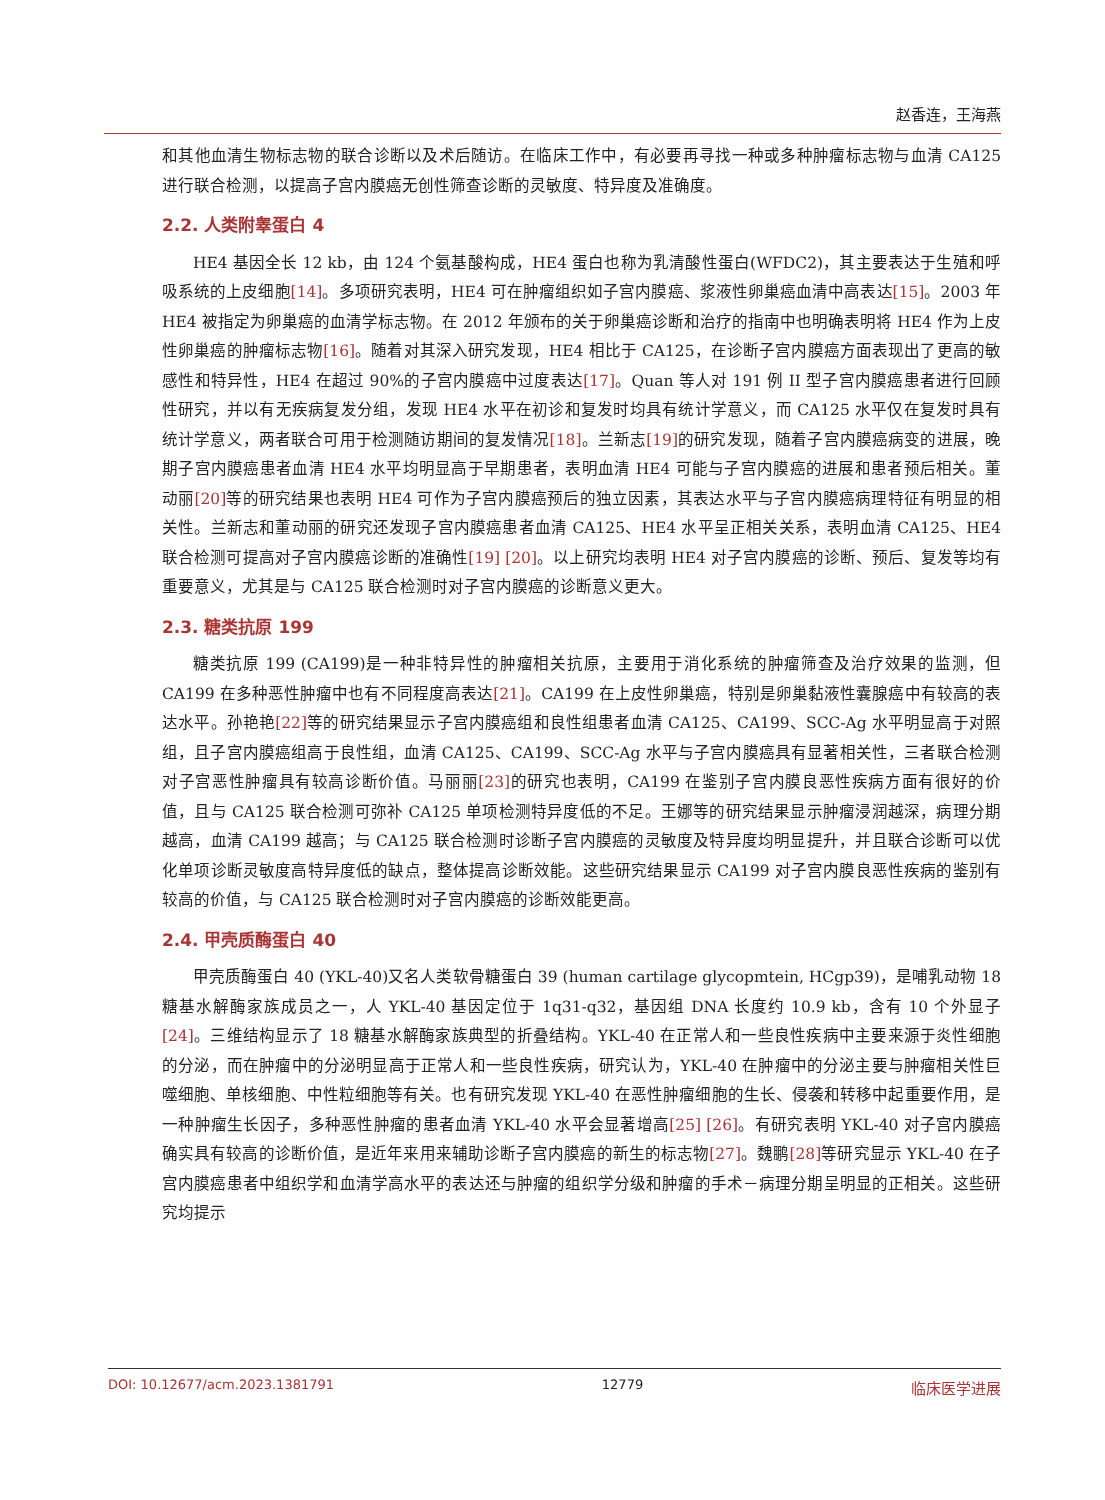赵香连，王海燕
和其他血清生物标志物的联合诊断以及术后随访。在临床工作中，有必要再寻找一种或多种肿瘤标志物与血清 CA125 进行联合检测，以提高子宫内膜癌无创性筛查诊断的灵敏度、特异度及准确度。
2.2. 人类附睾蛋白 4
HE4 基因全长 12 kb，由 124 个氨基酸构成，HE4 蛋白也称为乳清酸性蛋白(WFDC2)，其主要表达于生殖和呼吸系统的上皮细胞[14]。多项研究表明，HE4 可在肿瘤组织如子宫内膜癌、浆液性卵巢癌血清中高表达[15]。2003 年 HE4 被指定为卵巢癌的血清学标志物。在 2012 年颁布的关于卵巢癌诊断和治疗的指南中也明确表明将 HE4 作为上皮性卵巢癌的肿瘤标志物[16]。随着对其深入研究发现，HE4 相比于 CA125，在诊断子宫内膜癌方面表现出了更高的敏感性和特异性，HE4 在超过 90%的子宫内膜癌中过度表达[17]。Quan 等人对 191 例 II 型子宫内膜癌患者进行回顾性研究，并以有无疾病复发分组，发现 HE4 水平在初诊和复发时均具有统计学意义，而 CA125 水平仅在复发时具有统计学意义，两者联合可用于检测随访期间的复发情况[18]。兰新志[19] 的研究发现，随着子宫内膜癌病变的进展，晚期子宫内膜癌患者血清 HE4 水平均明显高于早期患者，表明血清 HE4 可能与子宫内膜癌的进展和患者预后相关。董动丽[20] 等的研究结果也表明 HE4 可作为子宫内膜癌预后的独立因素，其表达水平与子宫内膜癌病理特征有明显的相关性。兰新志和董动丽的研究还发现子宫内膜癌患者血清 CA125、HE4 水平呈正相关关系，表明血清 CA125、HE4 联合检测可提高对子宫内膜癌诊断的准确性[19] [20]。以上研究均表明 HE4 对子宫内膜癌的诊断、预后、复发等均有重要意义，尤其是与 CA125 联合检测时对子宫内膜癌的诊断意义更大。
2.3. 糖类抗原 199
糖类抗原 199 (CA199)是一种非特异性的肿瘤相关抗原，主要用于消化系统的肿瘤筛查及治疗效果的监测，但 CA199 在多种恶性肿瘤中也有不同程度高表达[21]。CA199 在上皮性卵巢癌，特别是卵巢黏液性囊腺癌中有较高的表达水平。孙艳艳[22] 等的研究结果显示子宫内膜癌组和良性组患者血清 CA125、CA199、SCC-Ag 水平明显高于对照组，且子宫内膜癌组高于良性组，血清 CA125、CA199、SCC-Ag 水平与子宫内膜癌具有显著相关性，三者联合检测对子宫恶性肿瘤具有较高诊断价值。马丽丽[23] 的研究也表明，CA199 在鉴别子宫内膜良恶性疾病方面有很好的价值，且与 CA125 联合检测可弥补 CA125 单项检测特异度低的不足。王娜等的研究结果显示肿瘤浸润越深，病理分期越高，血清 CA199 越高；与 CA125 联合检测时诊断子宫内膜癌的灵敏度及特异度均明显提升，并且联合诊断可以优化单项诊断灵敏度高特异度低的缺点，整体提高诊断效能。这些研究结果显示 CA199 对子宫内膜良恶性疾病的鉴别有较高的价值，与 CA125 联合检测时对子宫内膜癌的诊断效能更高。
2.4. 甲壳质酶蛋白 40
甲壳质酶蛋白 40 (YKL-40)又名人类软骨糖蛋白 39 (human cartilage glycopmtein, HCgp39)，是哺乳动物 18 糖基水解酶家族成员之一，人 YKL-40 基因定位于 1q31-q32，基因组 DNA 长度约 10.9 kb，含有 10 个外显子[24]。三维结构显示了 18 糖基水解酶家族典型的折叠结构。YKL-40 在正常人和一些良性疾病中主要来源于炎性细胞的分泌，而在肿瘤中的分泌明显高于正常人和一些良性疾病，研究认为，YKL-40 在肿瘤中的分泌主要与肿瘤相关性巨噬细胞、单核细胞、中性粒细胞等有关。也有研究发现 YKL-40 在恶性肿瘤细胞的生长、侵袭和转移中起重要作用，是一种肿瘤生长因子，多种恶性肿瘤的患者血清 YKL-40 水平会显著增高[25] [26]。有研究表明 YKL-40 对子宫内膜癌确实具有较高的诊断价值，是近年来用来辅助诊断子宫内膜癌的新生的标志物[27]。魏鹏[28] 等研究显示 YKL-40 在子宫内膜癌患者中组织学和血清学高水平的表达还与肿瘤的组织学分级和肿瘤的手术－病理分期呈明显的正相关。这些研究均提示
DOI: 10.12677/acm.2023.1381791 12779 临床医学进展